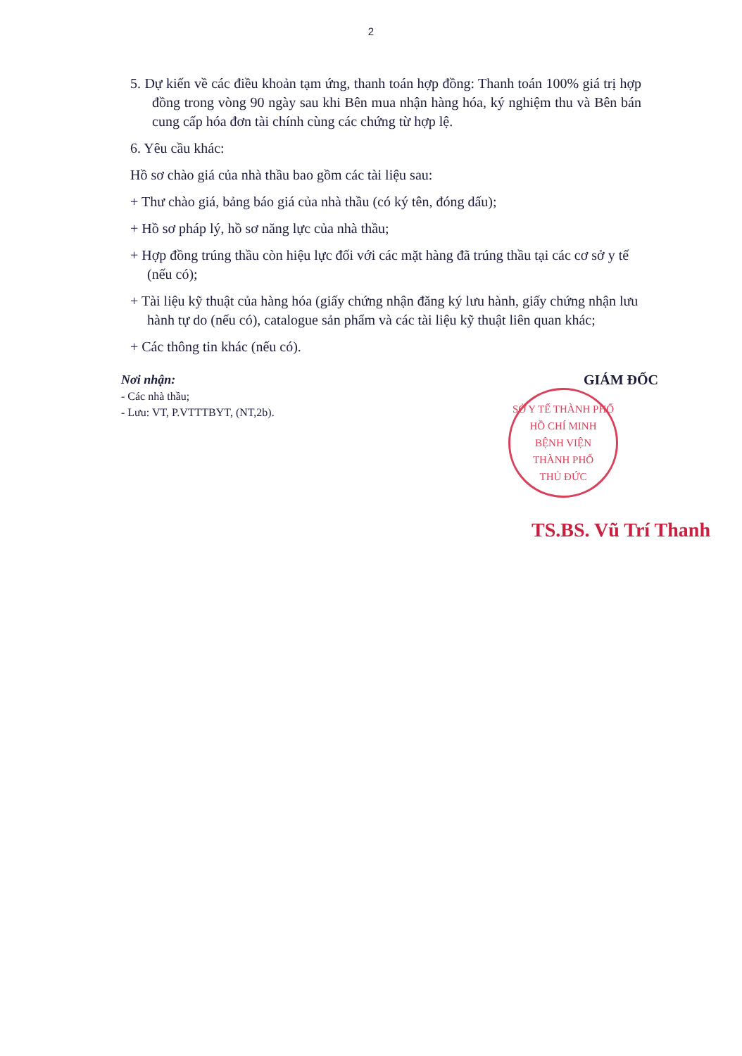2
5. Dự kiến về các điều khoản tạm ứng, thanh toán hợp đồng: Thanh toán 100% giá trị hợp đồng trong vòng 90 ngày sau khi Bên mua nhận hàng hóa, ký nghiệm thu và Bên bán cung cấp hóa đơn tài chính cùng các chứng từ hợp lệ.
6. Yêu cầu khác:
Hồ sơ chào giá của nhà thầu bao gồm các tài liệu sau:
+ Thư chào giá, bảng báo giá của nhà thầu (có ký tên, đóng dấu);
+ Hồ sơ pháp lý, hồ sơ năng lực của nhà thầu;
+ Hợp đồng trúng thầu còn hiệu lực đối với các mặt hàng đã trúng thầu tại các cơ sở y tế (nếu có);
+ Tài liệu kỹ thuật của hàng hóa (giấy chứng nhận đăng ký lưu hành, giấy chứng nhận lưu hành tự do (nếu có), catalogue sản phẩm và các tài liệu kỹ thuật liên quan khác;
+ Các thông tin khác (nếu có).
Nơi nhận:
- Các nhà thầu;
- Lưu: VT, P.VTTTBYT, (NT,2b).
GIÁM ĐỐC
SỞ Y TẾ THÀNH PHỐ HỒ CHÍ MINH
BỆNH VIỆN
THÀNH PHỐ
THỦ ĐỨC
TS.BS. Vũ Trí Thanh